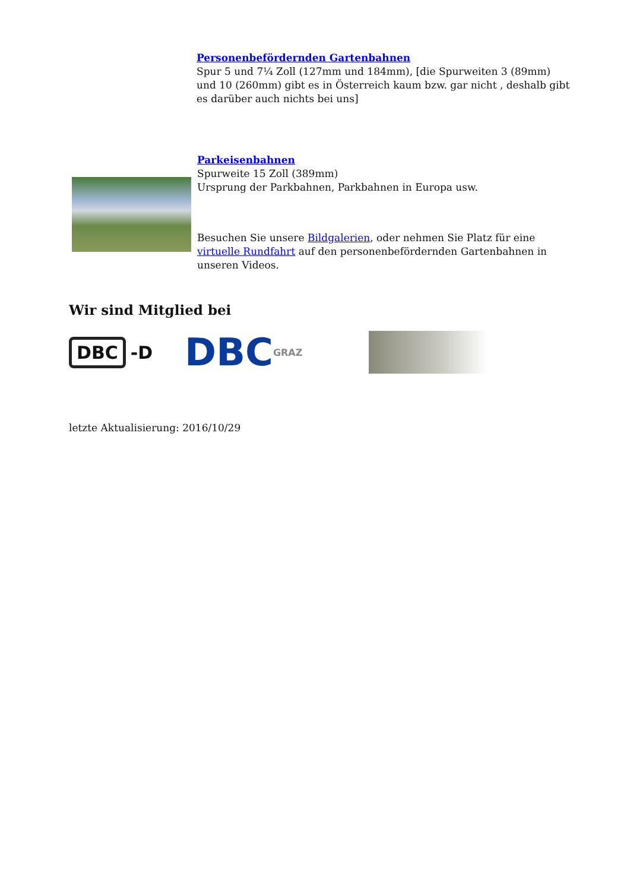Personenbefördernden Gartenbahnen
Spur 5 und 7¼ Zoll (127mm und 184mm), [die Spurweiten 3 (89mm) und 10 (260mm) gibt es in Österreich kaum bzw. gar nicht , deshalb gibt es darüber auch nichts bei uns]
Parkeisenbahnen
Spurweite 15 Zoll (389mm)
Ursprung der Parkbahnen, Parkbahnen in Europa usw.
Besuchen Sie unsere Bildgalerien, oder nehmen Sie Platz für eine virtuelle Rundfahrt auf den personenbefördernden Gartenbahnen in unseren Videos.
Wir sind Mitglied bei
DBC -D
DBC GRAZ
letzte Aktualisierung: 2016/10/29